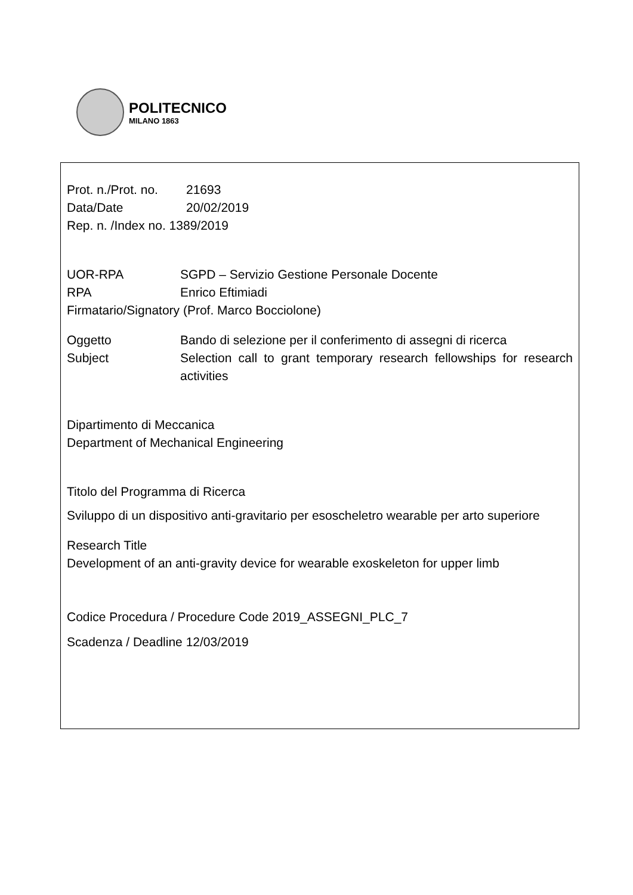POLITECNICO
MILANO 1863
Prot. n./Prot. no. 21693
Data/Date 20/02/2019
Rep. n. /Index no. 1389/2019
UOR-RPA SGPD – Servizio Gestione Personale Docente
RPA Enrico Eftimiadi
Firmatario/Signatory (Prof. Marco Bocciolone)
Oggetto Bando di selezione per il conferimento di assegni di ricerca
Subject Selection call to grant temporary research fellowships for research activities
Dipartimento di Meccanica
Department of Mechanical Engineering
Titolo del Programma di Ricerca
Sviluppo di un dispositivo anti-gravitario per esoscheletro wearable per arto superiore
Research Title
Development of an anti-gravity device for wearable exoskeleton for upper limb
Codice Procedura / Procedure Code 2019_ASSEGNI_PLC_7
Scadenza / Deadline 12/03/2019